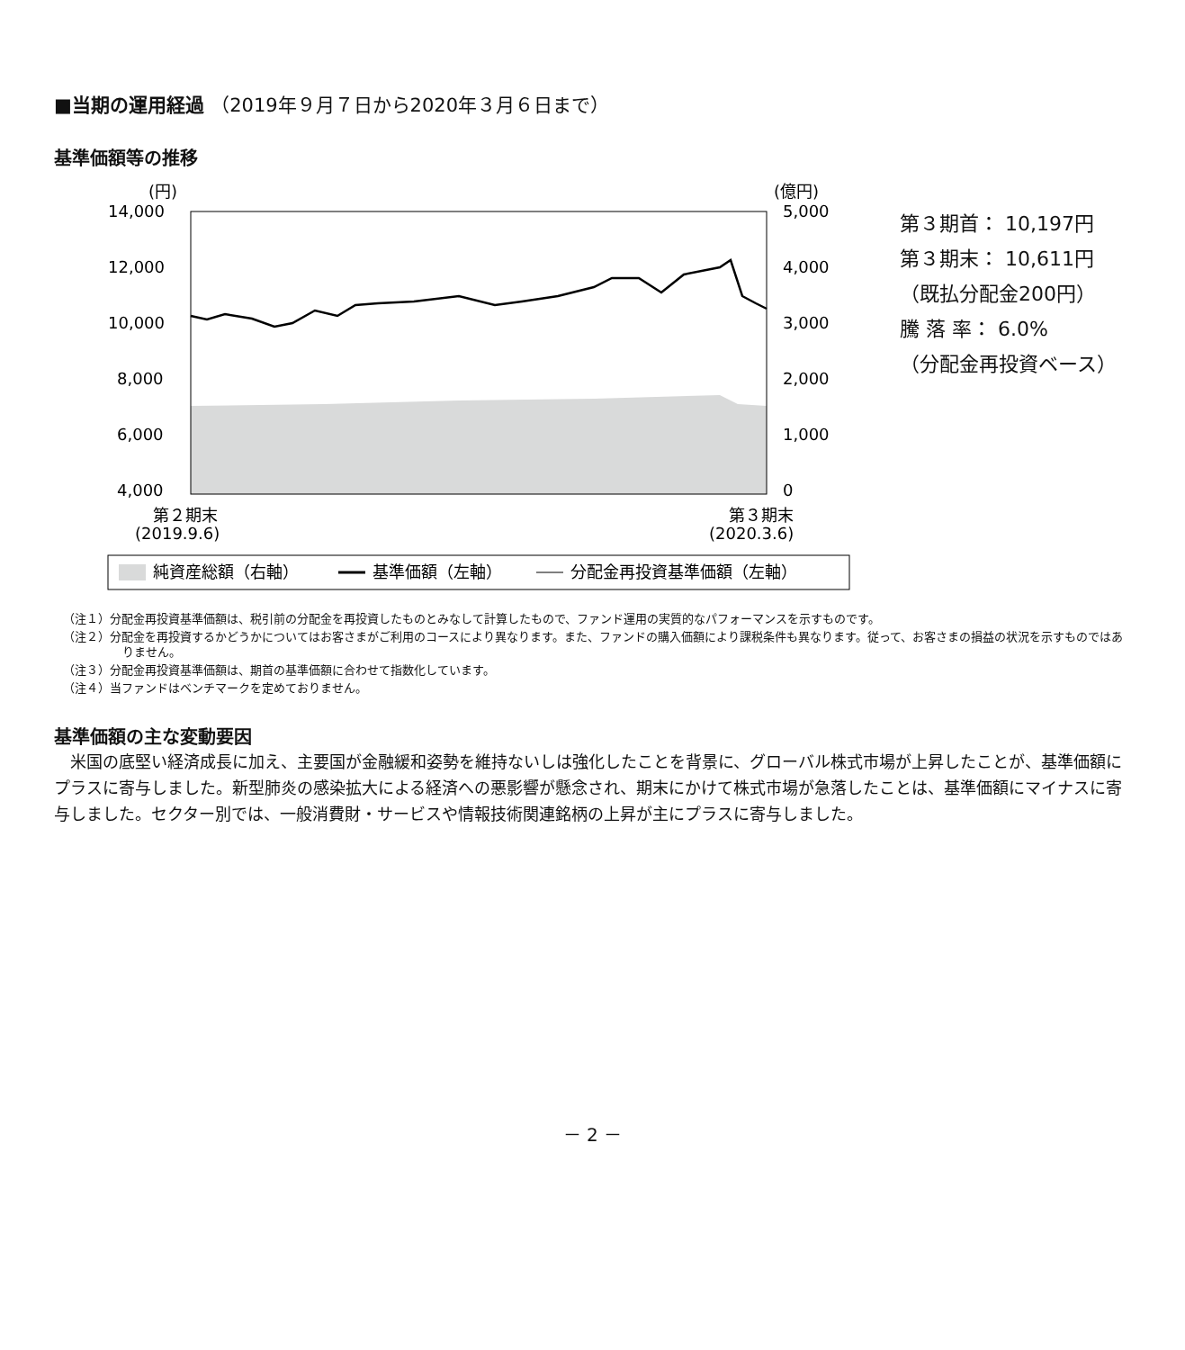■当期の運用経過 （2019年９月７日から2020年３月６日まで）
基準価額等の推移
(円)
(億円)
14,000
12,000
10,000
8,000
6,000
4,000
5,000
4,000
3,000
2,000
1,000
0
第２期末
(2019.9.6)
第３期末
(2020.3.6)
純資産総額（右軸）
基準価額（左軸）
分配金再投資基準価額（左軸）
第３期首： 10,197円
第３期末： 10,611円
（既払分配金200円）
騰 落 率： 6.0%
（分配金再投資ベース）
（注１）分配金再投資基準価額は、税引前の分配金を再投資したものとみなして計算したもので、ファンド運用の実質的なパフォーマンスを示すものです。
（注２）分配金を再投資するかどうかについてはお客さまがご利用のコースにより異なります。また、ファンドの購入価額により課税条件も異なります。従って、お客さまの損益の状況を示すものではありません。
（注３）分配金再投資基準価額は、期首の基準価額に合わせて指数化しています。
（注４）当ファンドはベンチマークを定めておりません。
基準価額の主な変動要因
米国の底堅い経済成長に加え、主要国が金融緩和姿勢を維持ないしは強化したことを背景に、グローバル株式市場が上昇したことが、基準価額にプラスに寄与しました。新型肺炎の感染拡大による経済への悪影響が懸念され、期末にかけて株式市場が急落したことは、基準価額にマイナスに寄与しました。セクター別では、一般消費財・サービスや情報技術関連銘柄の上昇が主にプラスに寄与しました。
－ 2 －